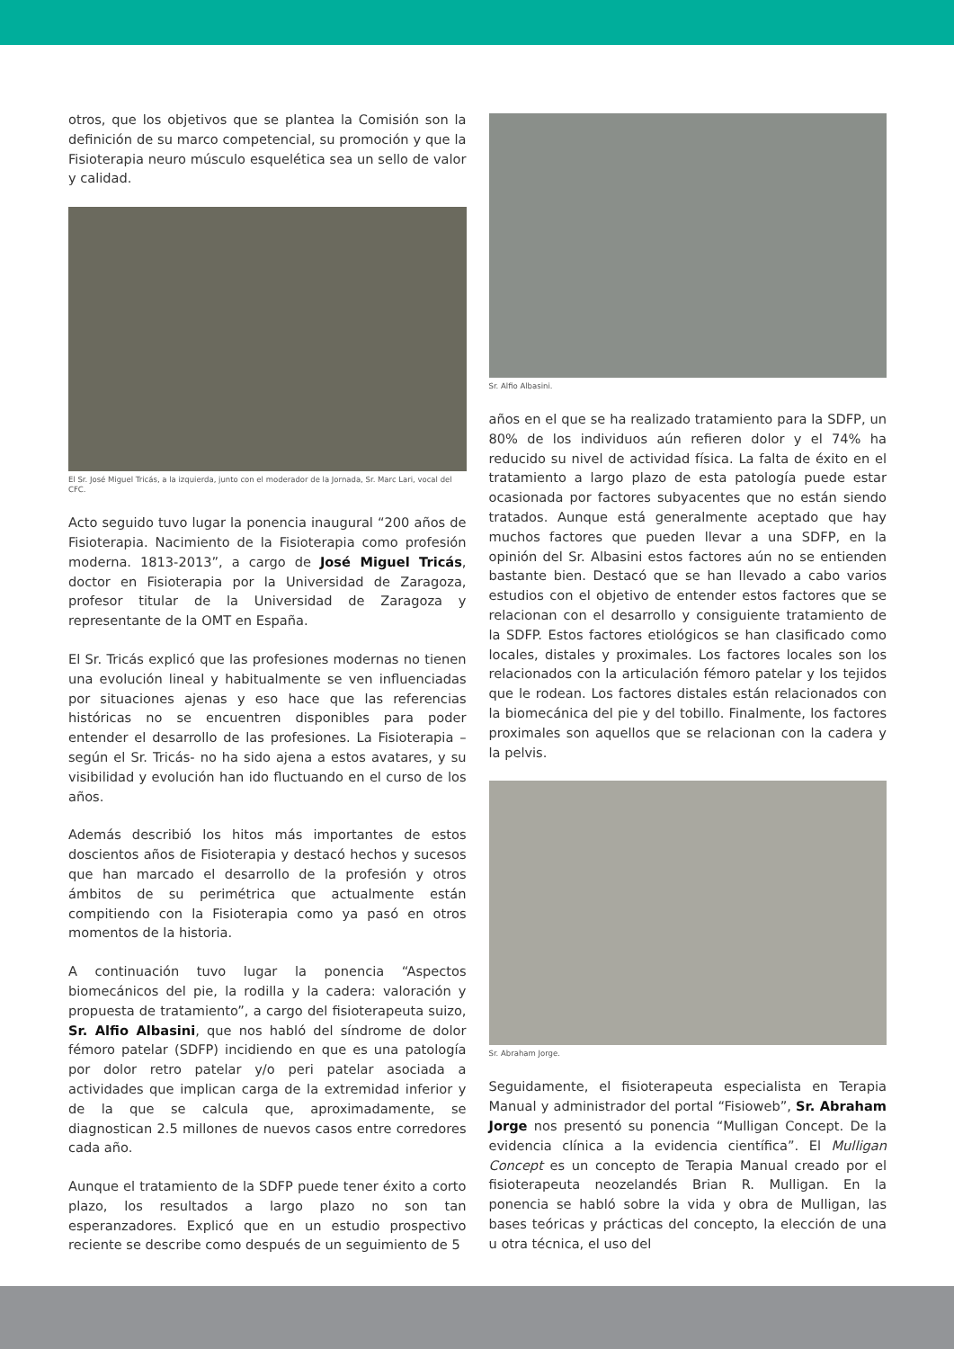otros, que los objetivos que se plantea la Comisión son la definición de su marco competencial, su promoción y que la Fisioterapia neuro músculo esquelética sea un sello de valor y calidad.
El Sr. José Miguel Tricás, a la izquierda, junto con el moderador de la Jornada, Sr. Marc Lari, vocal del CFC.
Acto seguido tuvo lugar la ponencia inaugural “200 años de Fisioterapia. Nacimiento de la Fisioterapia como profesión moderna. 1813-2013”, a cargo de José Miguel Tricás, doctor en Fisioterapia por la Universidad de Zaragoza, profesor titular de la Universidad de Zaragoza y representante de la OMT en España.
El Sr. Tricás explicó que las profesiones modernas no tienen una evolución lineal y habitualmente se ven influenciadas por situaciones ajenas y eso hace que las referencias históricas no se encuentren disponibles para poder entender el desarrollo de las profesiones. La Fisioterapia –según el Sr. Tricás- no ha sido ajena a estos avatares, y su visibilidad y evolución han ido fluctuando en el curso de los años.
Además describió los hitos más importantes de estos doscientos años de Fisioterapia y destacó hechos y sucesos que han marcado el desarrollo de la profesión y otros ámbitos de su perimétrica que actualmente están compitiendo con la Fisioterapia como ya pasó en otros momentos de la historia.
A continuación tuvo lugar la ponencia “Aspectos biomecánicos del pie, la rodilla y la cadera: valoración y propuesta de tratamiento”, a cargo del fisioterapeuta suizo, Sr. Alfio Albasini, que nos habló del síndrome de dolor fémoro patelar (SDFP) incidiendo en que es una patología por dolor retro patelar y/o peri patelar asociada a actividades que implican carga de la extremidad inferior y de la que se calcula que, aproximadamente, se diagnostican 2.5 millones de nuevos casos entre corredores cada año.
Aunque el tratamiento de la SDFP puede tener éxito a corto plazo, los resultados a largo plazo no son tan esperanzadores. Explicó que en un estudio prospectivo reciente se describe como después de un seguimiento de 5
Sr. Alfio Albasini.
años en el que se ha realizado tratamiento para la SDFP, un 80% de los individuos aún refieren dolor y el 74% ha reducido su nivel de actividad física. La falta de éxito en el tratamiento a largo plazo de esta patología puede estar ocasionada por factores subyacentes que no están siendo tratados. Aunque está generalmente aceptado que hay muchos factores que pueden llevar a una SDFP, en la opinión del Sr. Albasini estos factores aún no se entienden bastante bien. Destacó que se han llevado a cabo varios estudios con el objetivo de entender estos factores que se relacionan con el desarrollo y consiguiente tratamiento de la SDFP. Estos factores etiológicos se han clasificado como locales, distales y proximales. Los factores locales son los relacionados con la articulación fémoro patelar y los tejidos que le rodean. Los factores distales están relacionados con la biomecánica del pie y del tobillo. Finalmente, los factores proximales son aquellos que se relacionan con la cadera y la pelvis.
Sr. Abraham Jorge.
Seguidamente, el fisioterapeuta especialista en Terapia Manual y administrador del portal “Fisioweb”, Sr. Abraham Jorge nos presentó su ponencia “Mulligan Concept. De la evidencia clínica a la evidencia científica”. El Mulligan Concept es un concepto de Terapia Manual creado por el fisioterapeuta neozelandés Brian R. Mulligan. En la ponencia se habló sobre la vida y obra de Mulligan, las bases teóricas y prácticas del concepto, la elección de una u otra técnica, el uso del